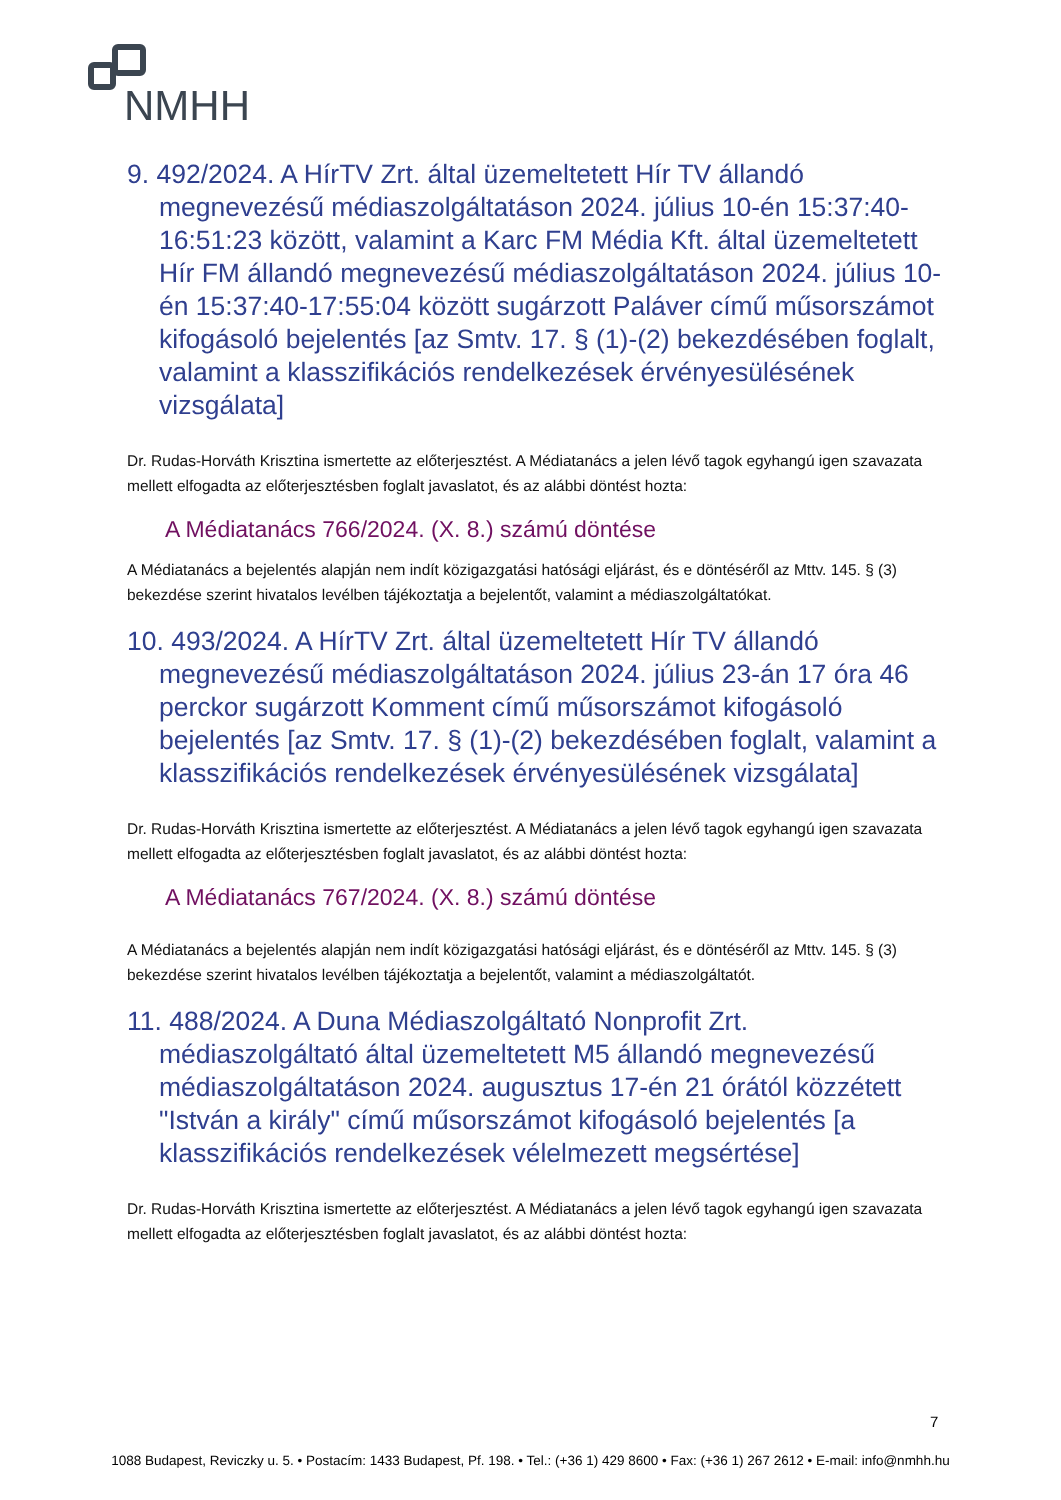NMHH
9. 492/2024. A HírTV Zrt. által üzemeltetett Hír TV állandó megnevezésű médiaszolgáltatáson 2024. július 10-én 15:37:40-16:51:23 között, valamint a Karc FM Média Kft. által üzemeltetett Hír FM állandó megnevezésű médiaszolgáltatáson 2024. július 10-én 15:37:40-17:55:04 között sugárzott Paláver című műsorszámot kifogásoló bejelentés [az Smtv. 17. § (1)-(2) bekezdésében foglalt, valamint a klasszifikációs rendelkezések érvényesülésének vizsgálata]
Dr. Rudas-Horváth Krisztina ismertette az előterjesztést. A Médiatanács a jelen lévő tagok egyhangú igen szavazata mellett elfogadta az előterjesztésben foglalt javaslatot, és az alábbi döntést hozta:
A Médiatanács 766/2024. (X. 8.) számú döntése
A Médiatanács a bejelentés alapján nem indít közigazgatási hatósági eljárást, és e döntéséről az Mttv. 145. § (3) bekezdése szerint hivatalos levélben tájékoztatja a bejelentőt, valamint a médiaszolgáltatókat.
10. 493/2024. A HírTV Zrt. által üzemeltetett Hír TV állandó megnevezésű médiaszolgáltatáson 2024. július 23-án 17 óra 46 perckor sugárzott Komment című műsorszámot kifogásoló bejelentés [az Smtv. 17. § (1)-(2) bekezdésében foglalt, valamint a klasszifikációs rendelkezések érvényesülésének vizsgálata]
Dr. Rudas-Horváth Krisztina ismertette az előterjesztést. A Médiatanács a jelen lévő tagok egyhangú igen szavazata mellett elfogadta az előterjesztésben foglalt javaslatot, és az alábbi döntést hozta:
A Médiatanács 767/2024. (X. 8.) számú döntése
A Médiatanács a bejelentés alapján nem indít közigazgatási hatósági eljárást, és e döntéséről az Mttv. 145. § (3) bekezdése szerint hivatalos levélben tájékoztatja a bejelentőt, valamint a médiaszolgáltatót.
11. 488/2024. A Duna Médiaszolgáltató Nonprofit Zrt. médiaszolgáltató által üzemeltetett M5 állandó megnevezésű médiaszolgáltatáson 2024. augusztus 17-én 21 órától közzétett "István a király" című műsorszámot kifogásoló bejelentés [a klasszifikációs rendelkezések vélelmezett megsértése]
Dr. Rudas-Horváth Krisztina ismertette az előterjesztést. A Médiatanács a jelen lévő tagok egyhangú igen szavazata mellett elfogadta az előterjesztésben foglalt javaslatot, és az alábbi döntést hozta:
7
1088 Budapest, Reviczky u. 5. • Postacím: 1433 Budapest, Pf. 198. • Tel.: (+36 1) 429 8600 • Fax: (+36 1) 267 2612 • E-mail: info@nmhh.hu